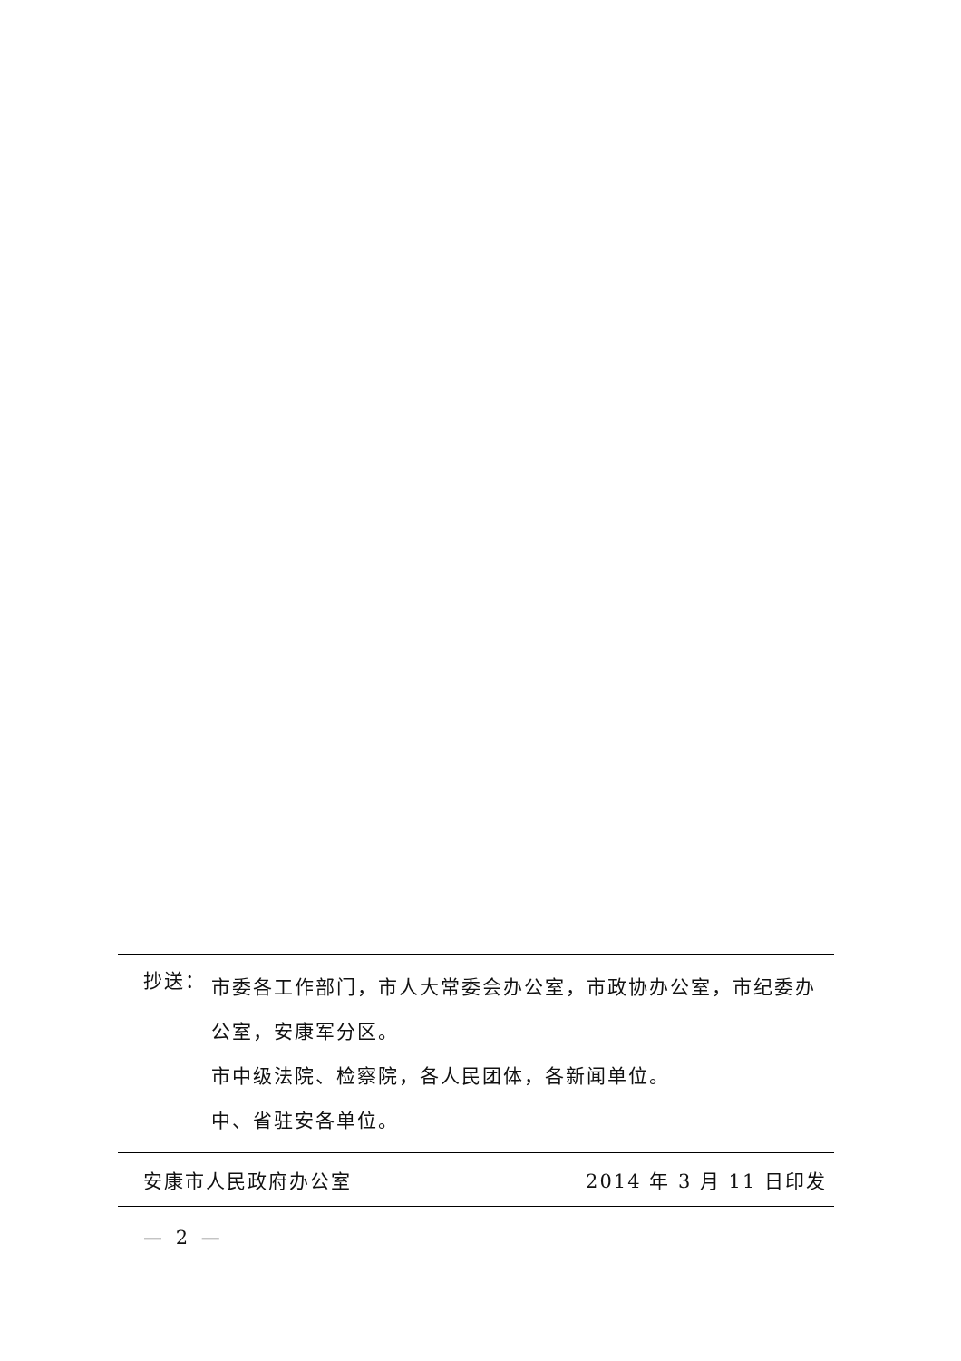抄送：
市委各工作部门，市人大常委会办公室，市政协办公室，市纪委办公室，安康军分区。
市中级法院、检察院，各人民团体，各新闻单位。
中、省驻安各单位。
安康市人民政府办公室 2014 年 3 月 11 日印发
— 2 —